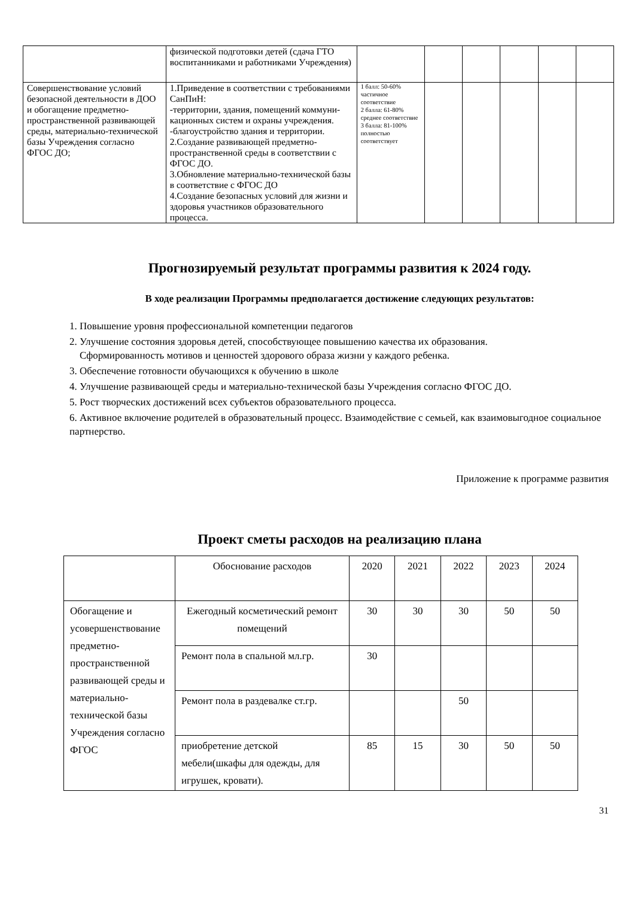| | физической подготовки детей (сдача ГТО воспитанниками и работниками Учреждения) | | | | | | |
| Совершенствование условий безопасной деятельности в ДОО и обогащение предметно-пространственной развивающей среды, материально-технической базы Учреждения согласно ФГОС ДО; | 1.Приведение в соответствии с требованиями СанПиН: -территории, здания, помещений коммуни-кационных систем и охраны учреждения. -благоустройство здания и территории. 2.Создание развивающей предметно-пространственной среды в соответствии с ФГОС ДО. 3.Обновление материально-технической базы в соответствие с ФГОС ДО 4.Создание безопасных условий для жизни и здоровья участников образовательного процесса. | 1 балл: 50-60% частичное соответствие 2 балла: 61-80% среднее соответствие 3 балла: 81-100% полностью соответствует | | | | | |
Прогнозируемый результат программы развития к 2024 году.
В ходе реализации Программы предполагается достижение следующих результатов:
1. Повышение уровня профессиональной компетенции педагогов
2. Улучшение состояния здоровья детей, способствующее повышению качества их образования.
Сформированность мотивов и ценностей здорового образа жизни у каждого ребенка.
3. Обеспечение готовности обучающихся к обучению в школе
4. Улучшение развивающей среды и материально-технической базы Учреждения согласно ФГОС ДО.
5. Рост творческих достижений всех субъектов образовательного процесса.
6. Активное включение родителей в образовательный процесс. Взаимодействие с семьей, как взаимовыгодное социальное партнерство.
Приложение к программе развития
Проект сметы расходов на реализацию плана
| | Обоснование расходов | 2020 | 2021 | 2022 | 2023 | 2024 |
| --- | --- | --- | --- | --- | --- | --- |
| Обогащение и усовершенствование предметно-пространственной развивающей среды и материально-технической базы Учреждения согласно ФГОС | Ежегодный косметический ремонт помещений | 30 | 30 | 30 | 50 | 50 |
| | Ремонт пола в спальной мл.гр. | 30 | | | | |
| | Ремонт пола в раздевалке ст.гр. | | | 50 | | |
| | приобретение детской мебели(шкафы для одежды, для игрушек, кровати). | 85 | 15 | 30 | 50 | 50 |
31